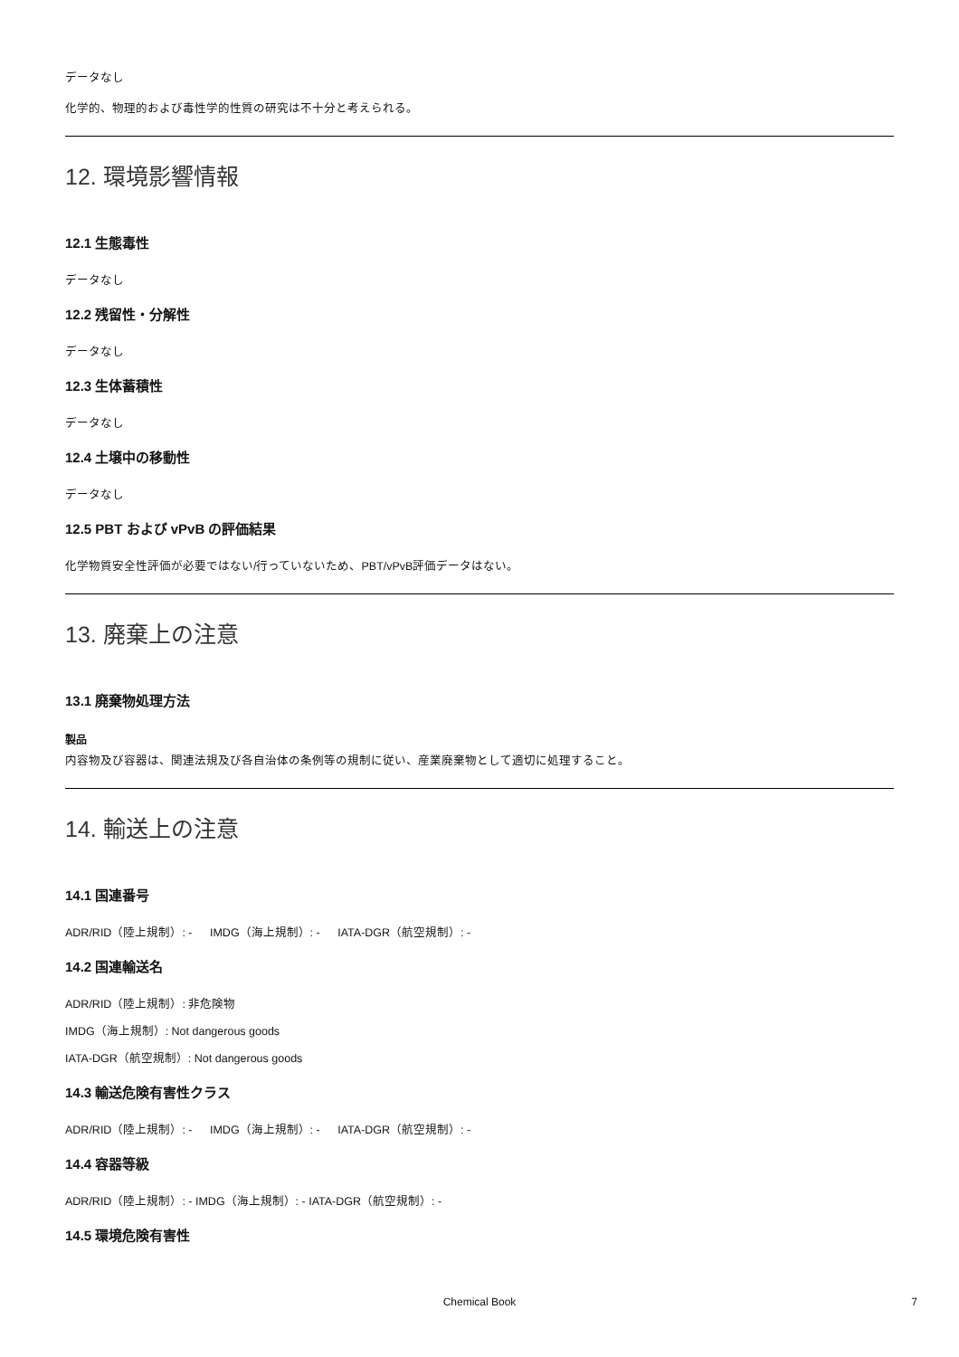データなし
化学的、物理的および毒性学的性質の研究は不十分と考えられる。
12. 環境影響情報
12.1 生態毒性
データなし
12.2 残留性・分解性
データなし
12.3 生体蓄積性
データなし
12.4 土壌中の移動性
データなし
12.5 PBT および vPvB の評価結果
化学物質安全性評価が必要ではない/行っていないため、PBT/vPvB評価データはない。
13. 廃棄上の注意
13.1 廃棄物処理方法
製品
内容物及び容器は、関連法規及び各自治体の条例等の規制に従い、産業廃棄物として適切に処理すること。
14. 輸送上の注意
14.1 国連番号
ADR/RID（陸上規制）: - IMDG（海上規制）: - IATA-DGR（航空規制）: -
14.2 国連輸送名
ADR/RID（陸上規制）: 非危険物
IMDG（海上規制）: Not dangerous goods
IATA-DGR（航空規制）: Not dangerous goods
14.3 輸送危険有害性クラス
ADR/RID（陸上規制）: - IMDG（海上規制）: - IATA-DGR（航空規制）: -
14.4 容器等級
ADR/RID（陸上規制）: - IMDG（海上規制）: - IATA-DGR（航空規制）: -
14.5 環境危険有害性
Chemical Book 7